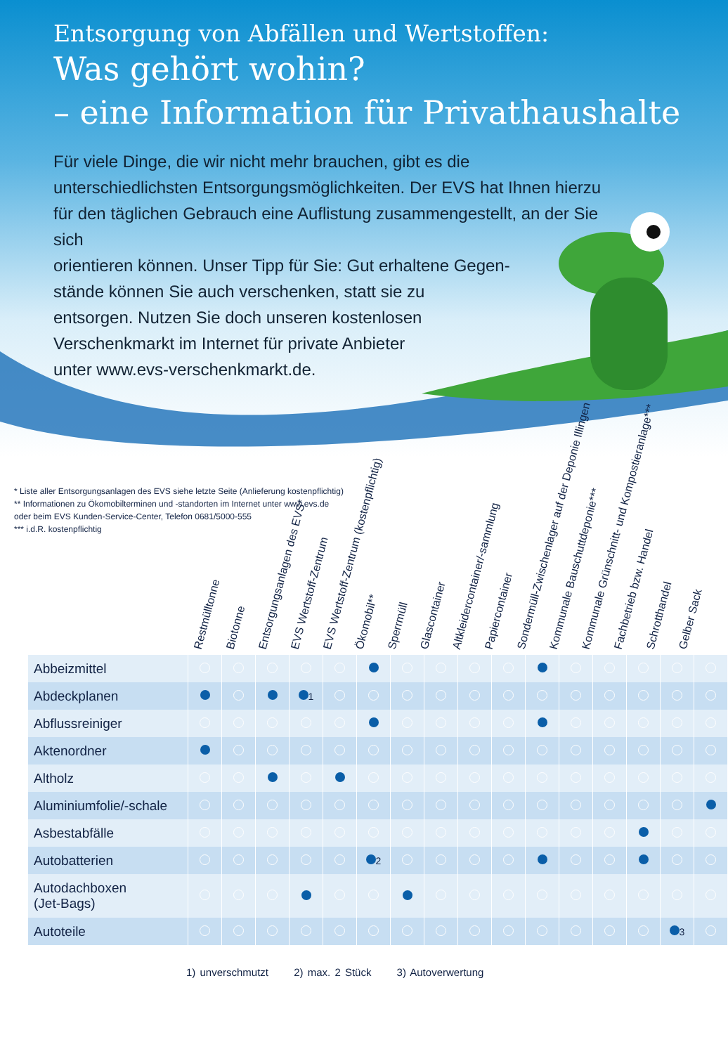Entsorgung von Abfällen und Wertstoffen:
Was gehört wohin?
– eine Information für Privathaushalte
Für viele Dinge, die wir nicht mehr brauchen, gibt es die unterschiedlichsten Entsorgungsmöglichkeiten. Der EVS hat Ihnen hierzu für den täglichen Gebrauch eine Auflistung zusammengestellt, an der Sie sich
orientieren können. Unser Tipp für Sie: Gut erhaltene Gegen-
stände können Sie auch verschenken, statt sie zu
entsorgen. Nutzen Sie doch unseren kostenlosen
Verschenkmarkt im Internet für private Anbieter
unter www.evs-verschenkmarkt.de.
* Liste aller Entsorgungsanlagen des EVS siehe letzte Seite (Anlieferung kostenpflichtig)
** Informationen zu Ökomobilterminen und -standorten im Internet unter www.evs.de
oder beim EVS Kunden-Service-Center, Telefon 0681/5000-555
*** i.d.R. kostenpflichtig
Restmülltonne
Biotonne
Entsorgungsanlagen des EVS*
EVS Wertstoff-Zentrum
EVS Wertstoff-Zentrum (kostenpflichtig)
Ökomobil**
Sperrmüll
Glascontainer
Altkleidercontainer/-sammlung
Papiercontainer
Sondermüll-Zwischenlager auf der Deponie Illingen
Kommunale Bauschuttdeponie***
Kommunale Grünschnitt- und Kompostieranlage***
Fachbetrieb bzw. Handel
Schrotthandel
Gelber Sack
| Abbeizmittel | | | | | | | | | | | | | | | | |
| Abdeckplanen | | | | 1 | | | | | | | | | | | | |
| Abflussreiniger | | | | | | | | | | | | | | | | |
| Aktenordner | | | | | | | | | | | | | | | | |
| Altholz | | | | | | | | | | | | | | | | |
| Aluminiumfolie/-schale | | | | | | | | | | | | | | | | |
| Asbestabfälle | | | | | | | | | | | | | | | | |
| Autobatterien | | | | | | 2 | | | | | | | | | | |
| Autodachboxen (Jet-Bags) | | | | | | | | | | | | | | | | |
| Autoteile | | | | | | | | | | | | | | | 3 | |
1) unverschmutzt 2) max. 2 Stück 3) Autoverwertung